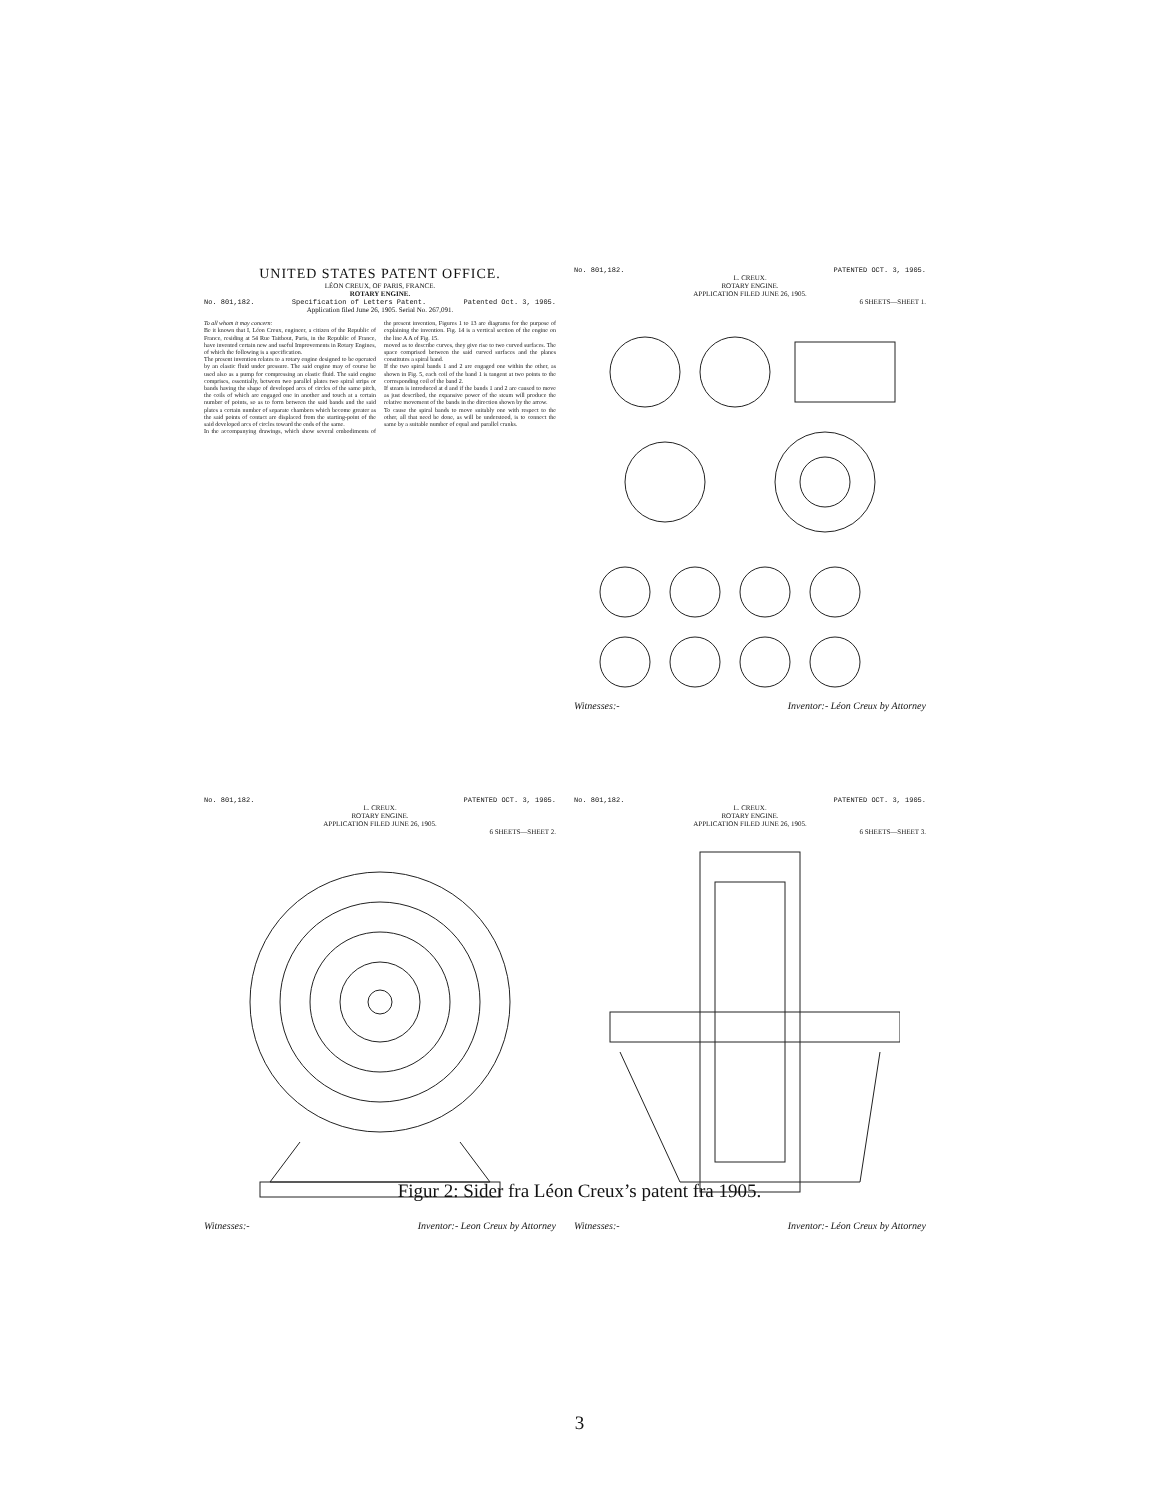UNITED STATES PATENT OFFICE.
LÉON CREUX, OF PARIS, FRANCE.
ROTARY ENGINE.
No. 801,182. Specification of Letters Patent. Patented Oct. 3, 1905.
Application filed June 26, 1905. Serial No. 267,091.
To all whom it may concern:
Be it known that I, Léon Creux, engineer, a citizen of the Republic of France, residing at 54 Rue Taitbout, Paris, in the Republic of France, have invented certain new and useful Improvements in Rotary Engines, of which the following is a specification.
The present invention relates to a rotary engine designed to be operated by an elastic fluid under pressure. The said engine may of course be used also as a pump for compressing an elastic fluid. The said engine comprises, essentially, between two parallel plates two spiral strips or bands having the shape of developed arcs of circles of the same pitch, the coils of which are engaged one in another and touch at a certain number of points, so as to form between the said bands and the said plates a certain number of separate chambers which become greater as the said points of contact are displaced from the starting-point of the said developed arcs of circles toward the ends of the same.
In the accompanying drawings, which show several embodiments of the present invention, Figures 1 to 13 are diagrams for the purpose of explaining the invention. Fig. 14 is a vertical section of the engine on the line A A of Fig. 15.
moved as to describe curves, they give rise to two curved surfaces. The space comprised between the said curved surfaces and the planes constitutes a spiral band.
If the two spiral bands 1 and 2 are engaged one within the other, as shown in Fig. 5, each coil of the band 1 is tangent at two points to the corresponding coil of the band 2.
If steam is introduced at d and if the bands 1 and 2 are caused to move as just described, the expansive power of the steam will produce the relative movement of the bands in the direction shown by the arrow.
To cause the spiral bands to move suitably one with respect to the other, all that need be done, as will be understood, is to connect the same by a suitable number of equal and parallel cranks.
No. 801,182. PATENTED OCT. 3, 1905.
L. CREUX.
ROTARY ENGINE.
APPLICATION FILED JUNE 26, 1905.
6 SHEETS—SHEET 1.
Witnesses:- Inventor:- Léon Creux by Attorney
No. 801,182. PATENTED OCT. 3, 1905.
L. CREUX.
ROTARY ENGINE.
APPLICATION FILED JUNE 26, 1905.
6 SHEETS—SHEET 2.
Witnesses:- Inventor:- Leon Creux by Attorney
No. 801,182. PATENTED OCT. 3, 1905.
L. CREUX.
ROTARY ENGINE.
APPLICATION FILED JUNE 26, 1905.
6 SHEETS—SHEET 3.
Witnesses:- Inventor:- Léon Creux by Attorney
Figur 2: Sider fra Léon Creux’s patent fra 1905.
3